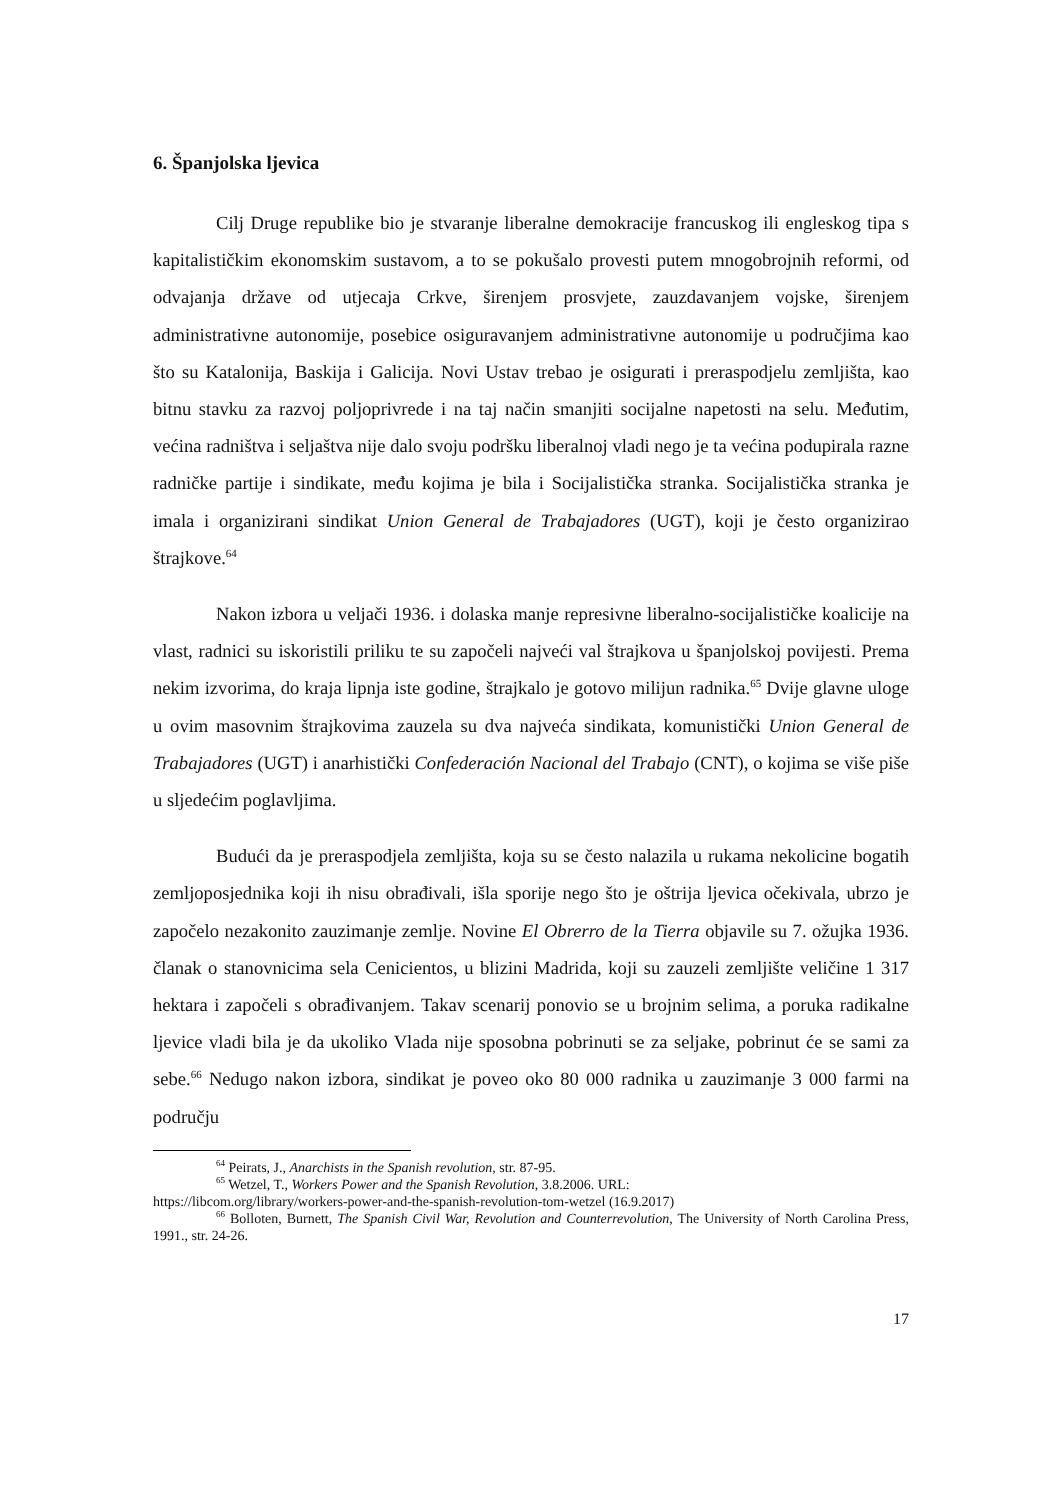6. Španjolska ljevica
Cilj Druge republike bio je stvaranje liberalne demokracije francuskog ili engleskog tipa s kapitalističkim ekonomskim sustavom, a to se pokušalo provesti putem mnogobrojnih reformi, od odvajanja države od utjecaja Crkve, širenjem prosvjete, zauzdavanjem vojske, širenjem administrativne autonomije, posebice osiguravanjem administrativne autonomije u područjima kao što su Katalonija, Baskija i Galicija. Novi Ustav trebao je osigurati i preraspodjelu zemljišta, kao bitnu stavku za razvoj poljoprivrede i na taj način smanjiti socijalne napetosti na selu. Međutim, većina radništva i seljaštva nije dalo svoju podršku liberalnoj vladi nego je ta većina podupirala razne radničke partije i sindikate, među kojima je bila i Socijalistička stranka. Socijalistička stranka je imala i organizirani sindikat Union General de Trabajadores (UGT), koji je često organizirao štrajkove.<sup>64</sup>
Nakon izbora u veljači 1936. i dolaska manje represivne liberalno-socijalističke koalicije na vlast, radnici su iskoristili priliku te su započeli najveći val štrajkova u španjolskoj povijesti. Prema nekim izvorima, do kraja lipnja iste godine, štrajkalo je gotovo milijun radnika.<sup>65</sup> Dvije glavne uloge u ovim masovnim štrajkovima zauzela su dva najveća sindikata, komunistički Union General de Trabajadores (UGT) i anarhistički Confederación Nacional del Trabajo (CNT), o kojima se više piše u sljedećim poglavljima.
Budući da je preraspodjela zemljišta, koja su se često nalazila u rukama nekolicine bogatih zemljoposjednika koji ih nisu obrađivali, išla sporije nego što je oštrija ljevica očekivala, ubrzo je započelo nezakonito zauzimanje zemlje. Novine El Obrerro de la Tierra objavile su 7. ožujka 1936. članak o stanovnicima sela Cenicientos, u blizini Madrida, koji su zauzeli zemljište veličine 1 317 hektara i započeli s obrađivanjem. Takav scenarij ponovio se u brojnim selima, a poruka radikalne ljevice vladi bila je da ukoliko Vlada nije sposobna pobrinuti se za seljake, pobrinut će se sami za sebe.<sup>66</sup> Nedugo nakon izbora, sindikat je poveo oko 80 000 radnika u zauzimanje 3 000 farmi na području
<sup>64</sup> Peirats, J., Anarchists in the Spanish revolution, str. 87-95.
<sup>65</sup> Wetzel, T., Workers Power and the Spanish Revolution, 3.8.2006. URL:
https://libcom.org/library/workers-power-and-the-spanish-revolution-tom-wetzel (16.9.2017)
<sup>66</sup> Bolloten, Burnett, The Spanish Civil War, Revolution and Counterrevolution, The University of North Carolina Press, 1991., str. 24-26.
17